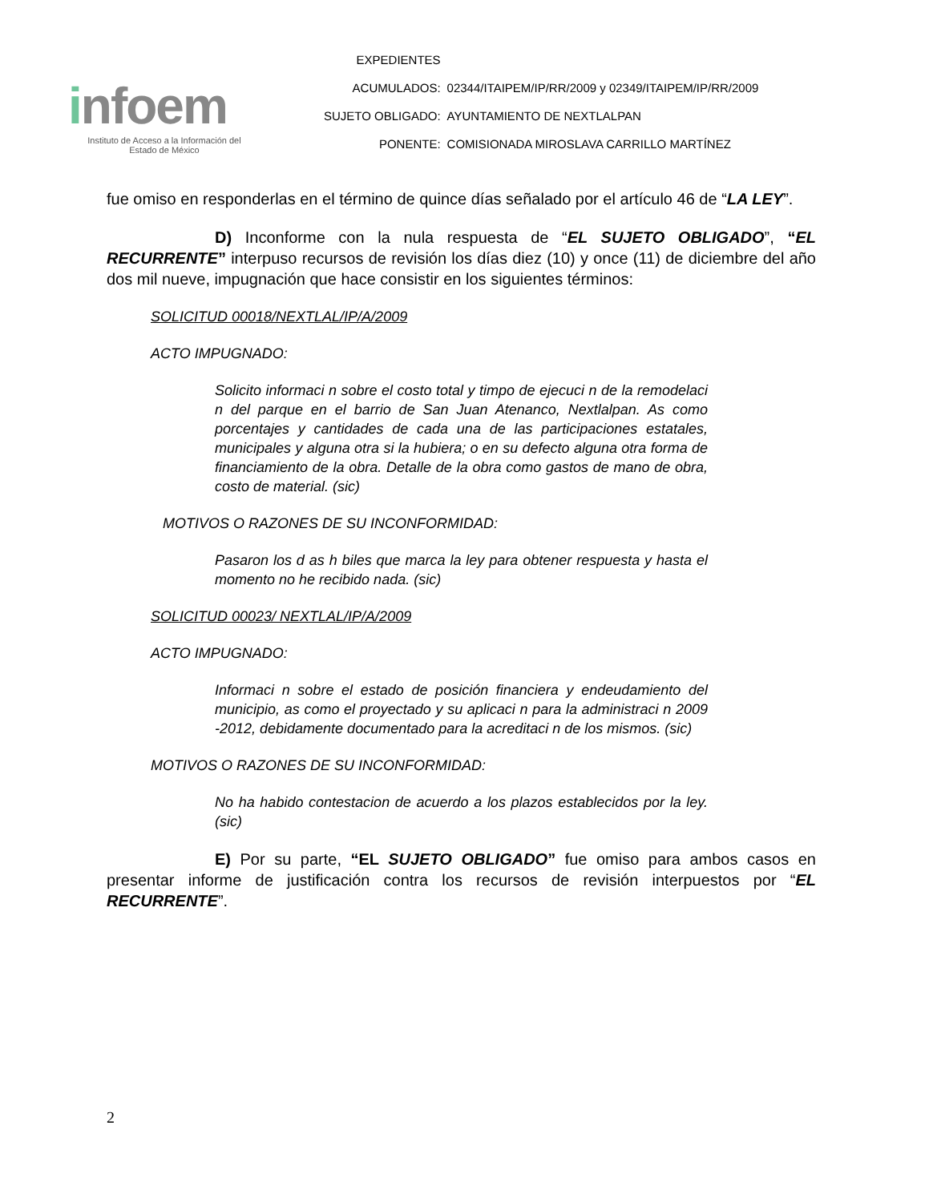infoem
Instituto de Acceso a la Información del
Estado de México
| EXPEDIENTES | |
| ACUMULADOS: | 02344/ITAIPEM/IP/RR/2009 y 02349/ITAIPEM/IP/RR/2009 |
| SUJETO OBLIGADO: | AYUNTAMIENTO DE NEXTLALPAN |
| PONENTE: | COMISIONADA MIROSLAVA CARRILLO MARTÍNEZ |
fue omiso en responderlas en el término de quince días señalado por el artículo 46 de “LA LEY”.
D) Inconforme con la nula respuesta de “EL SUJETO OBLIGADO”, “EL RECURRENTE” interpuso recursos de revisión los días diez (10) y once (11) de diciembre del año dos mil nueve, impugnación que hace consistir en los siguientes términos:
SOLICITUD 00018/NEXTLAL/IP/A/2009
ACTO IMPUGNADO:
Solicito informaci n sobre el costo total y timpo de ejecuci n de la remodelaci n del parque en el barrio de San Juan Atenanco, Nextlalpan. As como porcentajes y cantidades de cada una de las participaciones estatales, municipales y alguna otra si la hubiera; o en su defecto alguna otra forma de financiamiento de la obra. Detalle de la obra como gastos de mano de obra, costo de material. (sic)
MOTIVOS O RAZONES DE SU INCONFORMIDAD:
Pasaron los d as h biles que marca la ley para obtener respuesta y hasta el momento no he recibido nada. (sic)
SOLICITUD 00023/ NEXTLAL/IP/A/2009
ACTO IMPUGNADO:
Informaci n sobre el estado de posición financiera y endeudamiento del municipio, as como el proyectado y su aplicaci n para la administraci n 2009 -2012, debidamente documentado para la acreditaci n de los mismos. (sic)
MOTIVOS O RAZONES DE SU INCONFORMIDAD:
No ha habido contestacion de acuerdo a los plazos establecidos por la ley. (sic)
E) Por su parte, “EL SUJETO OBLIGADO” fue omiso para ambos casos en presentar informe de justificación contra los recursos de revisión interpuestos por “EL RECURRENTE”.
2